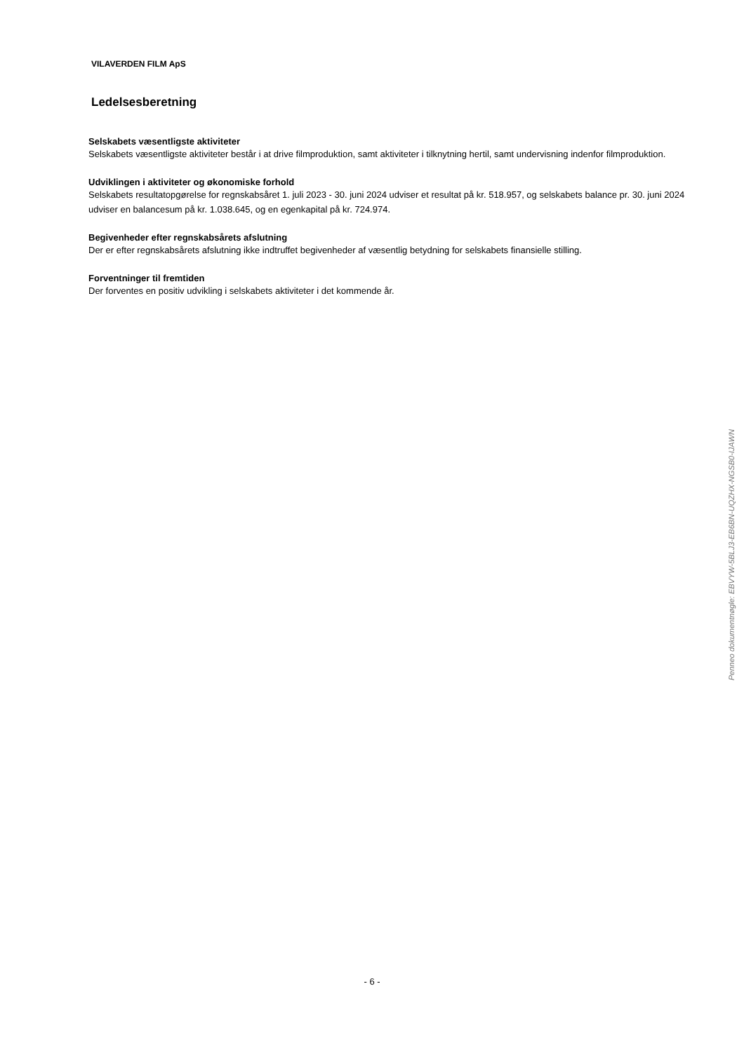VILAVERDEN FILM ApS
Ledelsesberetning
Selskabets væsentligste aktiviteter
Selskabets væsentligste aktiviteter består i at drive filmproduktion, samt aktiviteter i tilknytning hertil, samt undervisning indenfor filmproduktion.
Udviklingen i aktiviteter og økonomiske forhold
Selskabets resultatopgørelse for regnskabsåret 1. juli 2023 - 30. juni 2024 udviser et resultat på kr. 518.957, og selskabets balance pr. 30. juni 2024 udviser en balancesum på kr. 1.038.645, og en egenkapital på kr. 724.974.
Begivenheder efter regnskabsårets afslutning
Der er efter regnskabsårets afslutning ikke indtruffet begivenheder af væsentlig betydning for selskabets finansielle stilling.
Forventninger til fremtiden
Der forventes en positiv udvikling i selskabets aktiviteter i det kommende år.
Penneo dokumentnøgle: EBVYW-5BLJ3-EB6BN-UQZHX-NGSB0-IJAWN
- 6 -